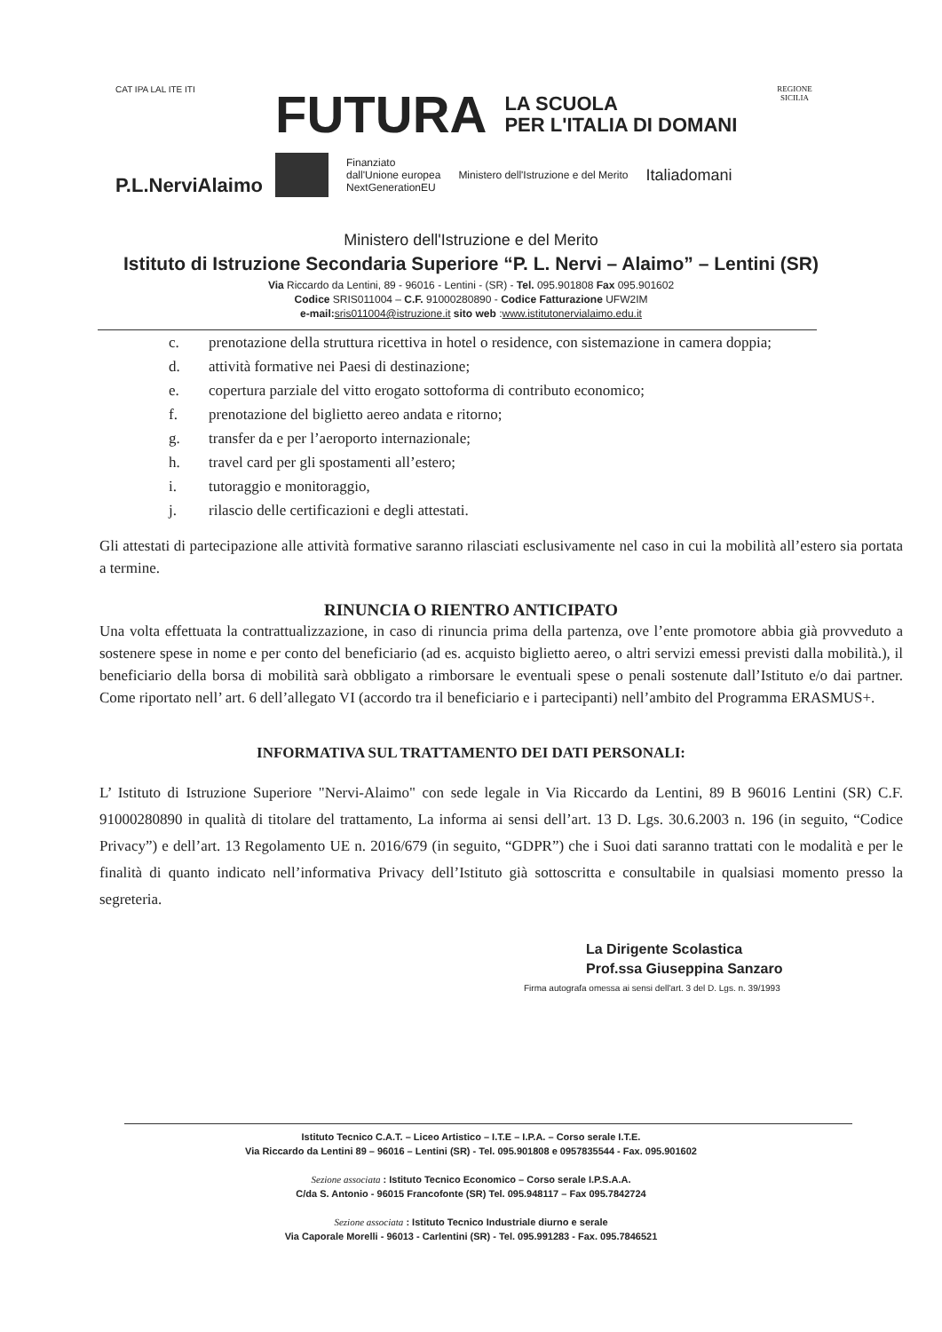CAT IPA LAL ITE ITI
P.L.NerviAlaimo
FUTURA LA SCUOLA
PER L'ITALIA DI DOMANI
Finanziato
dall'Unione europea
NextGenerationEU
Ministero dell'Istruzione e del Merito
Italiadomani
REGIONE SICILIA
Ministero dell'Istruzione e del Merito
Istituto di Istruzione Secondaria Superiore “P. L. Nervi – Alaimo” – Lentini (SR)
Via Riccardo da Lentini, 89 - 96016 - Lentini - (SR) - Tel. 095.901808 Fax 095.901602
Codice SRIS011004 – C.F. 91000280890 - Codice Fatturazione UFW2IM
e-mail: sris011004@istruzione.it sito web :www.istitutonervialaimo.edu.it
c. prenotazione della struttura ricettiva in hotel o residence, con sistemazione in camera doppia;
d. attività formative nei Paesi di destinazione;
e. copertura parziale del vitto erogato sottoforma di contributo economico;
f. prenotazione del biglietto aereo andata e ritorno;
g. transfer da e per l’aeroporto internazionale;
h. travel card per gli spostamenti all’estero;
i. tutoraggio e monitoraggio,
j. rilascio delle certificazioni e degli attestati.
Gli attestati di partecipazione alle attività formative saranno rilasciati esclusivamente nel caso in cui la mobilità all’estero sia portata a termine.
RINUNCIA O RIENTRO ANTICIPATO
Una volta effettuata la contrattualizzazione, in caso di rinuncia prima della partenza, ove l’ente promotore abbia già provveduto a sostenere spese in nome e per conto del beneficiario (ad es. acquisto biglietto aereo, o altri servizi emessi previsti dalla mobilità.), il beneficiario della borsa di mobilità sarà obbligato a rimborsare le eventuali spese o penali sostenute dall’Istituto e/o dai partner. Come riportato nell’ art. 6 dell’allegato VI (accordo tra il beneficiario e i partecipanti) nell’ambito del Programma ERASMUS+.
INFORMATIVA SUL TRATTAMENTO DEI DATI PERSONALI:
L’ Istituto di Istruzione Superiore "Nervi-Alaimo" con sede legale in Via Riccardo da Lentini, 89 B 96016 Lentini (SR) C.F. 91000280890 in qualità di titolare del trattamento, La informa ai sensi dell’art. 13 D. Lgs. 30.6.2003 n. 196 (in seguito, “Codice Privacy”) e dell’art. 13 Regolamento UE n. 2016/679 (in seguito, “GDPR”) che i Suoi dati saranno trattati con le modalità e per le finalità di quanto indicato nell’informativa Privacy dell’Istituto già sottoscritta e consultabile in qualsiasi momento presso la segreteria.
La Dirigente Scolastica
Prof.ssa Giuseppina Sanzaro
Firma autografa omessa ai sensi dell'art. 3 del D. Lgs. n. 39/1993
Istituto Tecnico C.A.T. – Liceo Artistico – I.T.E – I.P.A. – Corso serale I.T.E.
Via Riccardo da Lentini 89 – 96016 – Lentini (SR) - Tel. 095.901808 e 0957835544 - Fax. 095.901602
Sezione associata : Istituto Tecnico Economico – Corso serale I.P.S.A.A.
C/da S. Antonio - 96015 Francofonte (SR) Tel. 095.948117 – Fax 095.7842724
Sezione associata : Istituto Tecnico Industriale diurno e serale
Via Caporale Morelli - 96013 - Carlentini (SR) - Tel. 095.991283 - Fax. 095.7846521